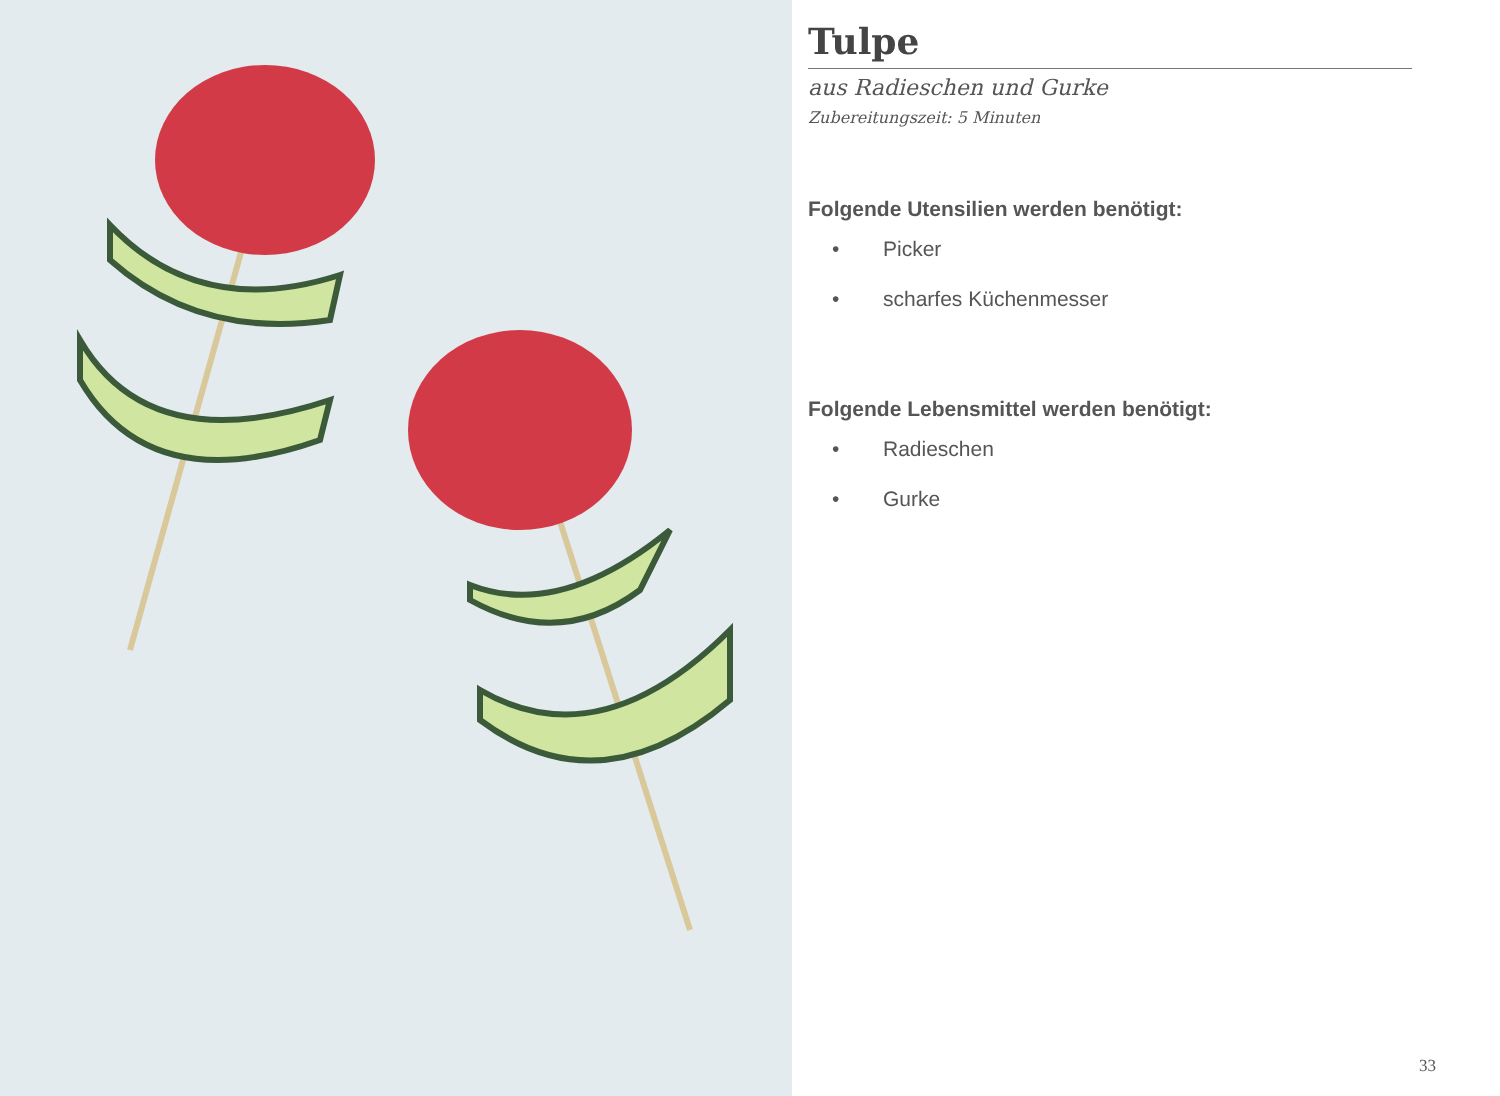Tulpe
aus Radieschen und Gurke
Zubereitungszeit: 5 Minuten
Folgende Utensilien werden benötigt:
• Picker
• scharfes Küchenmesser
Folgende Lebensmittel werden benötigt:
• Radieschen
• Gurke
33